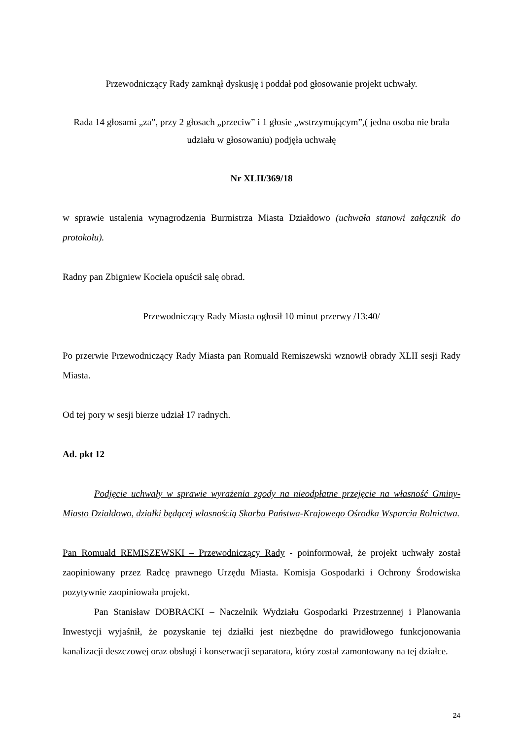Przewodniczący Rady zamknął dyskusję i poddał pod głosowanie projekt uchwały.
Rada 14 głosami „za”, przy 2 głosach „przeciw” i 1 głosie „wstrzymującym”,( jedna osoba nie brała udziału w głosowaniu) podjęła uchwałę
Nr XLII/369/18
w sprawie ustalenia wynagrodzenia Burmistrza Miasta Działdowo (uchwała stanowi załącznik do protokołu).
Radny pan Zbigniew Kociela opuścił salę obrad.
Przewodniczący Rady Miasta ogłosił 10 minut przerwy /13:40/
Po przerwie Przewodniczący Rady Miasta pan Romuald Remiszewski wznowił obrady XLII sesji Rady Miasta.
Od tej pory w sesji bierze udział 17 radnych.
Ad. pkt 12
Podjęcie uchwały w sprawie wyrażenia zgody na nieodpłatne przejęcie na własność Gminy-Miasto Działdowo, działki będącej własnością Skarbu Państwa-Krajowego Ośrodka Wsparcia Rolnictwa.
Pan Romuald REMISZEWSKI – Przewodniczący Rady - poinformował, że projekt uchwały został zaopiniowany przez Radcę prawnego Urzędu Miasta. Komisja Gospodarki i Ochrony Środowiska pozytywnie zaopiniowała projekt.
Pan Stanisław DOBRACKI – Naczelnik Wydziału Gospodarki Przestrzennej i Planowania Inwestycji wyjaśnił, że pozyskanie tej działki jest niezbędne do prawidłowego funkcjonowania kanalizacji deszczowej oraz obsługi i konserwacji separatora, który został zamontowany na tej działce.
24